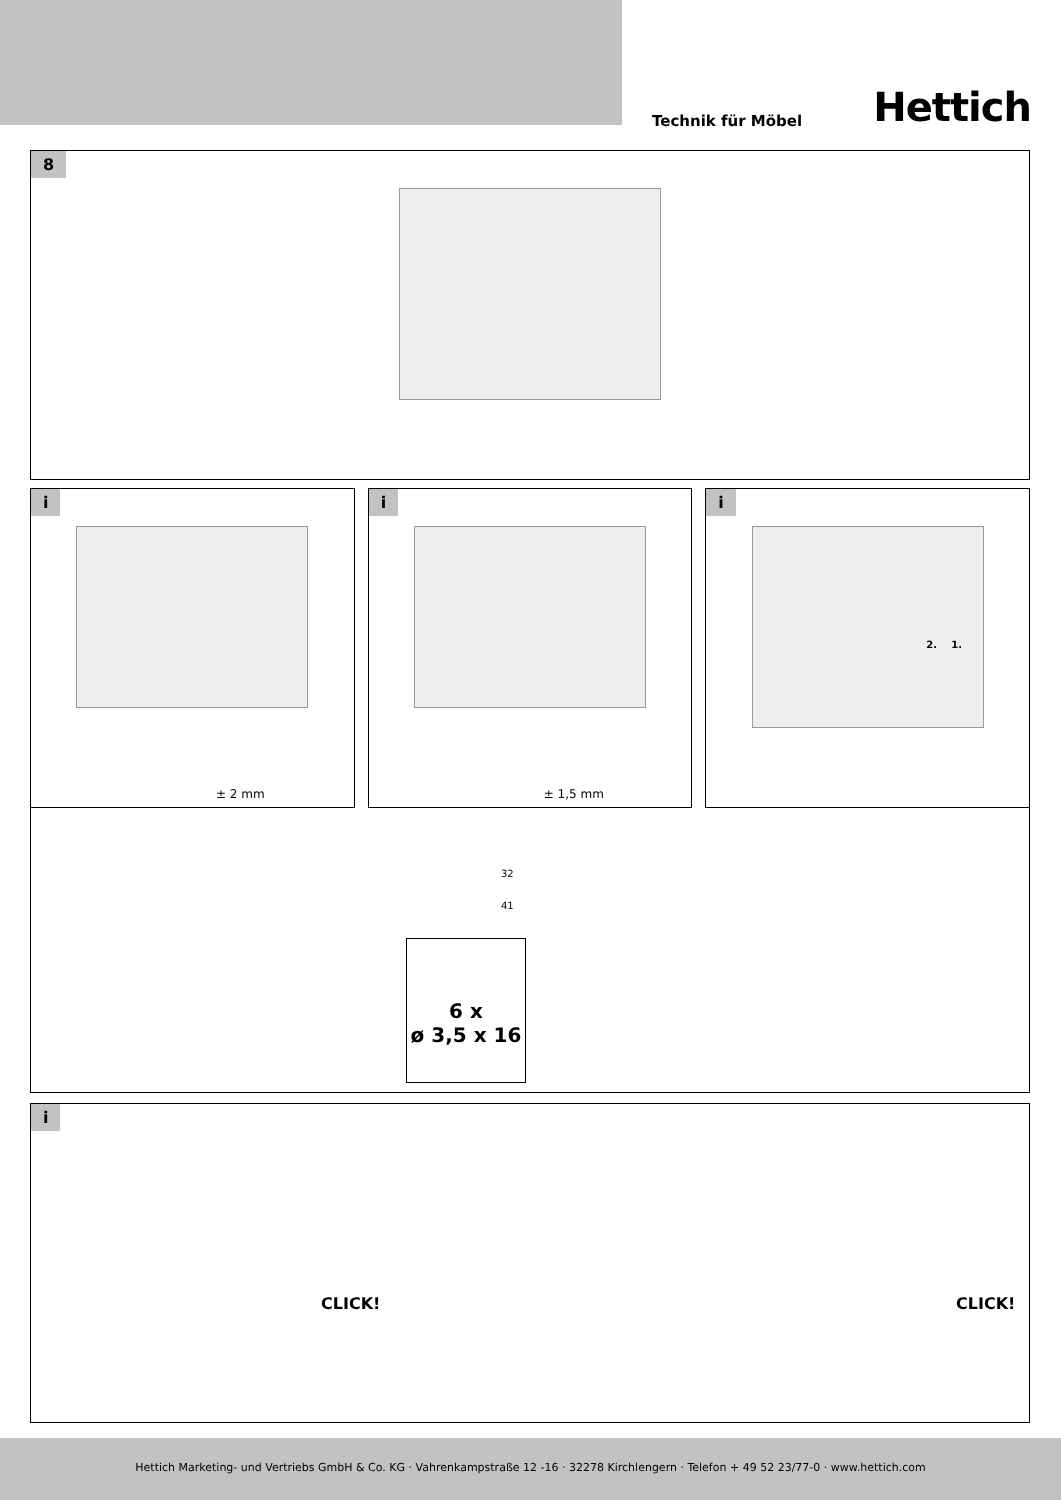Technik für Möbel Hettich
8
i
± 2 mm
i
± 1,5 mm
i
2. 1.
32
41
6 x
ø 3,5 x 16
i
CLICK! CLICK!
Hettich Marketing- und Vertriebs GmbH & Co. KG · Vahrenkampstraße 12 -16 · 32278 Kirchlengern · Telefon + 49 52 23/77-0 · www.hettich.com